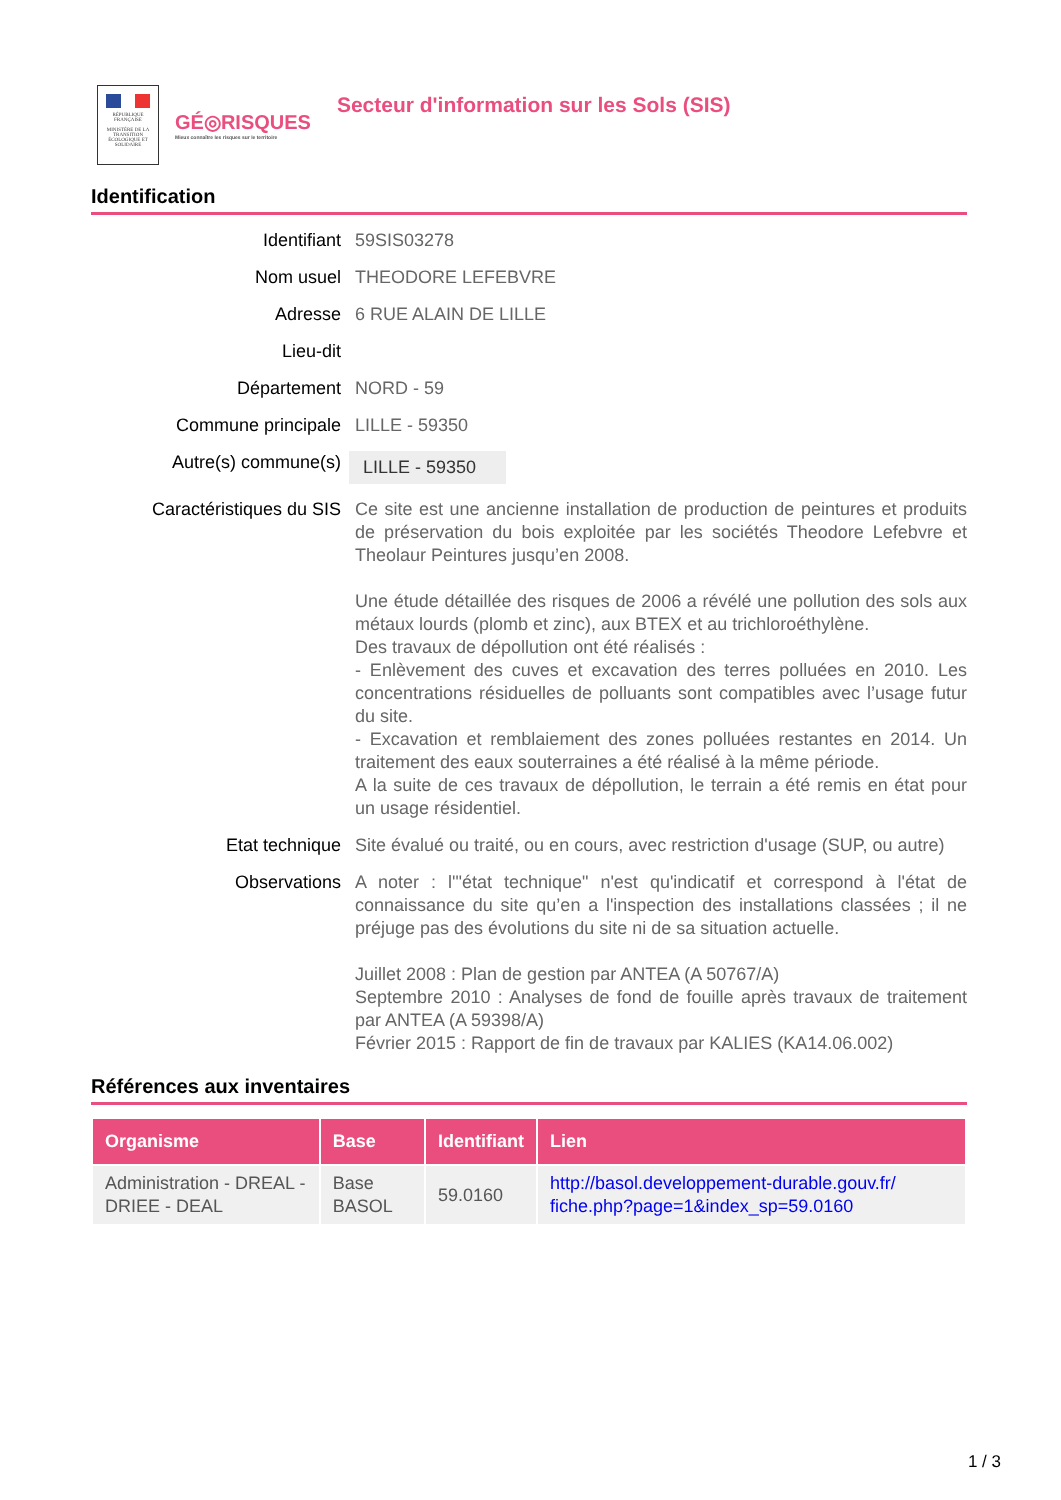RÉPUBLIQUE FRANÇAISE
MINISTÈRE DE LA TRANSITION ÉCOLOGIQUE ET SOLIDAIRE
GÉ◎RISQUES
Mieux connaître les risques sur le territoire
Secteur d'information sur les Sols (SIS)
Identification
Identifiant 59SIS03278
Nom usuel THEODORE LEFEBVRE
Adresse 6 RUE ALAIN DE LILLE
Lieu-dit
Département NORD - 59
Commune principale LILLE - 59350
Autre(s) commune(s)
LILLE - 59350
Caractéristiques du SIS Ce site est une ancienne installation de production de peintures et produits de préservation du bois exploitée par les sociétés Theodore Lefebvre et Theolaur Peintures jusqu’en 2008.
Une étude détaillée des risques de 2006 a révélé une pollution des sols aux métaux lourds (plomb et zinc), aux BTEX et au trichloroéthylène.
Des travaux de dépollution ont été réalisés :
- Enlèvement des cuves et excavation des terres polluées en 2010. Les concentrations résiduelles de polluants sont compatibles avec l’usage futur du site.
- Excavation et remblaiement des zones polluées restantes en 2014. Un traitement des eaux souterraines a été réalisé à la même période.
A la suite de ces travaux de dépollution, le terrain a été remis en état pour un usage résidentiel.
Etat technique Site évalué ou traité, ou en cours, avec restriction d'usage (SUP, ou autre)
Observations A noter : l'"état technique" n'est qu'indicatif et correspond à l'état de connaissance du site qu’en a l'inspection des installations classées ; il ne préjuge pas des évolutions du site ni de sa situation actuelle.
Juillet 2008 : Plan de gestion par ANTEA (A 50767/A)
Septembre 2010 : Analyses de fond de fouille après travaux de traitement par ANTEA (A 59398/A)
Février 2015 : Rapport de fin de travaux par KALIES (KA14.06.002)
Références aux inventaires
| Organisme | Base | Identifiant | Lien |
| --- | --- | --- | --- |
| Administration - DREAL - DRIEE - DEAL | Base BASOL | 59.0160 | http://basol.developpement-durable.gouv.fr/ fiche.php?page=1&index_sp=59.0160 |
1 / 3